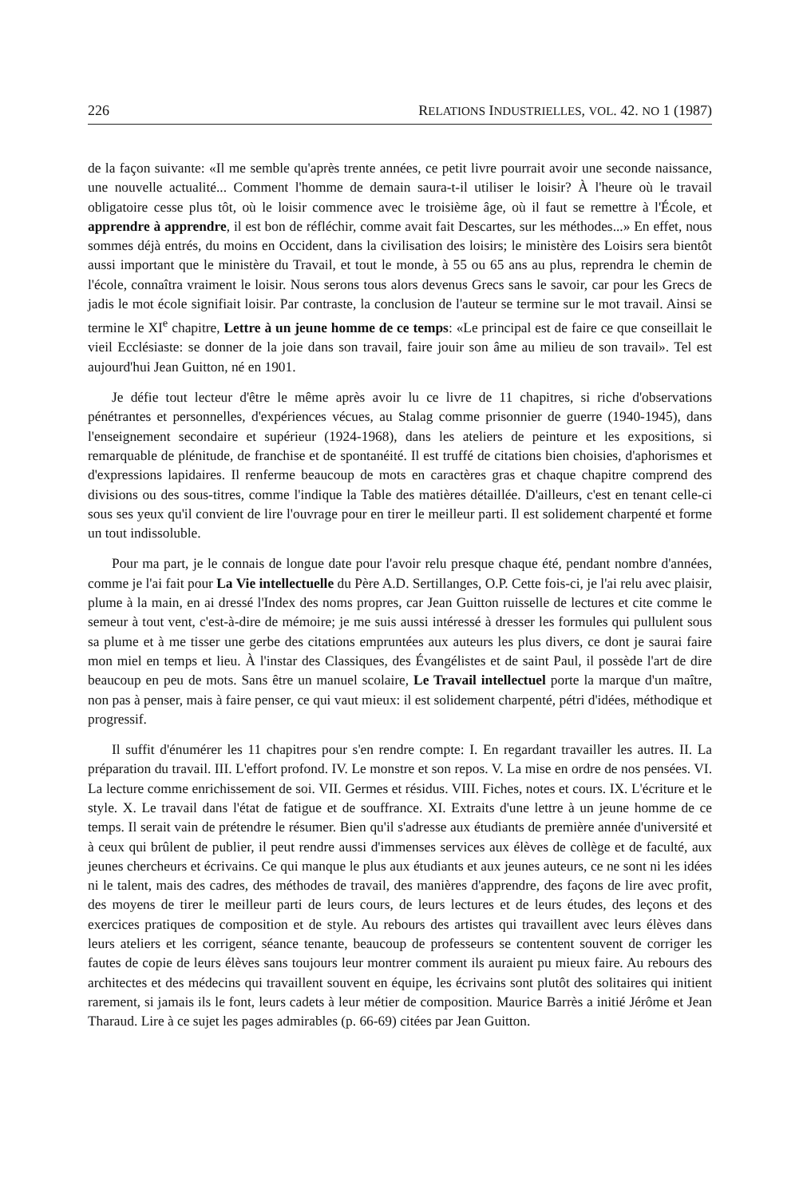226 RELATIONS INDUSTRIELLES, VOL. 42. NO 1 (1987)
de la façon suivante: «Il me semble qu'après trente années, ce petit livre pourrait avoir une seconde naissance, une nouvelle actualité... Comment l'homme de demain saura-t-il utiliser le loisir? À l'heure où le travail obligatoire cesse plus tôt, où le loisir commence avec le troisième âge, où il faut se remettre à l'École, et apprendre à apprendre, il est bon de réfléchir, comme avait fait Descartes, sur les méthodes...» En effet, nous sommes déjà entrés, du moins en Occident, dans la civilisation des loisirs; le ministère des Loisirs sera bientôt aussi important que le ministère du Travail, et tout le monde, à 55 ou 65 ans au plus, reprendra le chemin de l'école, connaîtra vraiment le loisir. Nous serons tous alors devenus Grecs sans le savoir, car pour les Grecs de jadis le mot école signifiait loisir. Par contraste, la conclusion de l'auteur se termine sur le mot travail. Ainsi se termine le XI<sup>e</sup> chapitre, Lettre à un jeune homme de ce temps: «Le principal est de faire ce que conseillait le vieil Ecclésiaste: se donner de la joie dans son travail, faire jouir son âme au milieu de son travail». Tel est aujourd'hui Jean Guitton, né en 1901.
Je défie tout lecteur d'être le même après avoir lu ce livre de 11 chapitres, si riche d'observations pénétrantes et personnelles, d'expériences vécues, au Stalag comme prisonnier de guerre (1940-1945), dans l'enseignement secondaire et supérieur (1924-1968), dans les ateliers de peinture et les expositions, si remarquable de plénitude, de franchise et de spontanéité. Il est truffé de citations bien choisies, d'aphorismes et d'expressions lapidaires. Il renferme beaucoup de mots en caractères gras et chaque chapitre comprend des divisions ou des sous-titres, comme l'indique la Table des matières détaillée. D'ailleurs, c'est en tenant celle-ci sous ses yeux qu'il convient de lire l'ouvrage pour en tirer le meilleur parti. Il est solidement charpenté et forme un tout indissoluble.
Pour ma part, je le connais de longue date pour l'avoir relu presque chaque été, pendant nombre d'années, comme je l'ai fait pour La Vie intellectuelle du Père A.D. Sertillanges, O.P. Cette fois-ci, je l'ai relu avec plaisir, plume à la main, en ai dressé l'Index des noms propres, car Jean Guitton ruisselle de lectures et cite comme le semeur à tout vent, c'est-à-dire de mémoire; je me suis aussi intéressé à dresser les formules qui pullulent sous sa plume et à me tisser une gerbe des citations empruntées aux auteurs les plus divers, ce dont je saurai faire mon miel en temps et lieu. À l'instar des Classiques, des Évangélistes et de saint Paul, il possède l'art de dire beaucoup en peu de mots. Sans être un manuel scolaire, Le Travail intellectuel porte la marque d'un maître, non pas à penser, mais à faire penser, ce qui vaut mieux: il est solidement charpenté, pétri d'idées, méthodique et progressif.
Il suffit d'énumérer les 11 chapitres pour s'en rendre compte: I. En regardant travailler les autres. II. La préparation du travail. III. L'effort profond. IV. Le monstre et son repos. V. La mise en ordre de nos pensées. VI. La lecture comme enrichissement de soi. VII. Germes et résidus. VIII. Fiches, notes et cours. IX. L'écriture et le style. X. Le travail dans l'état de fatigue et de souffrance. XI. Extraits d'une lettre à un jeune homme de ce temps. Il serait vain de prétendre le résumer. Bien qu'il s'adresse aux étudiants de première année d'université et à ceux qui brûlent de publier, il peut rendre aussi d'immenses services aux élèves de collège et de faculté, aux jeunes chercheurs et écrivains. Ce qui manque le plus aux étudiants et aux jeunes auteurs, ce ne sont ni les idées ni le talent, mais des cadres, des méthodes de travail, des manières d'apprendre, des façons de lire avec profit, des moyens de tirer le meilleur parti de leurs cours, de leurs lectures et de leurs études, des leçons et des exercices pratiques de composition et de style. Au rebours des artistes qui travaillent avec leurs élèves dans leurs ateliers et les corrigent, séance tenante, beaucoup de professeurs se contentent souvent de corriger les fautes de copie de leurs élèves sans toujours leur montrer comment ils auraient pu mieux faire. Au rebours des architectes et des médecins qui travaillent souvent en équipe, les écrivains sont plutôt des solitaires qui initient rarement, si jamais ils le font, leurs cadets à leur métier de composition. Maurice Barrès a initié Jérôme et Jean Tharaud. Lire à ce sujet les pages admirables (p. 66-69) citées par Jean Guitton.